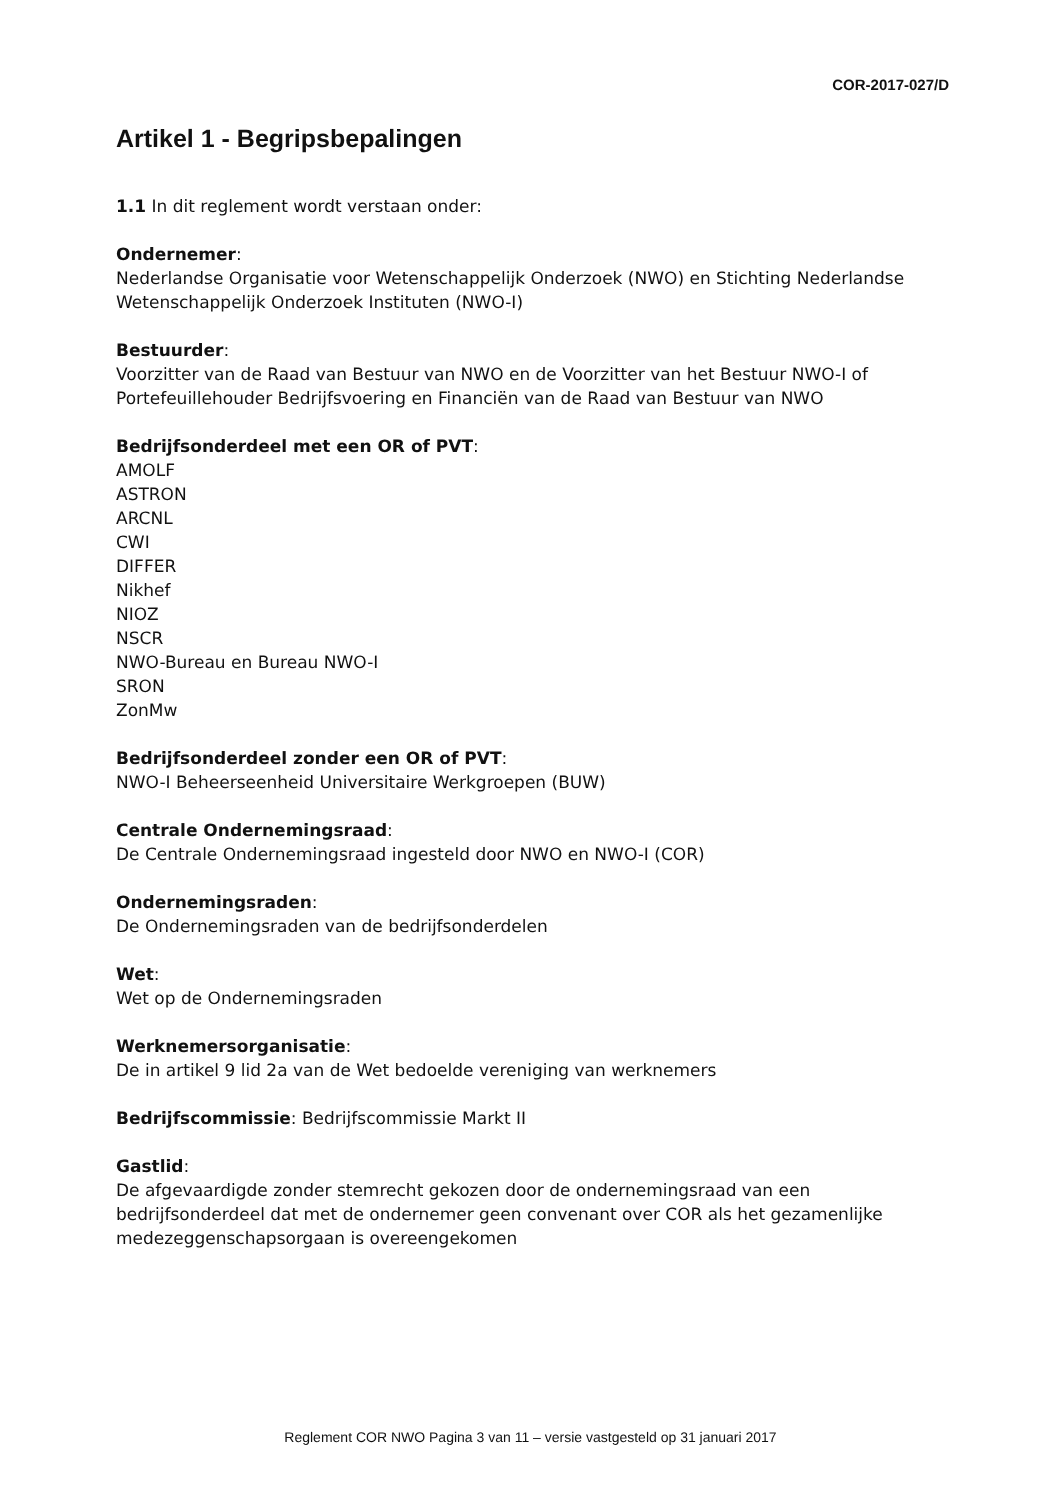COR-2017-027/D
Artikel 1 - Begripsbepalingen
1.1 In dit reglement wordt verstaan onder:
Ondernemer:
Nederlandse Organisatie voor Wetenschappelijk Onderzoek (NWO) en Stichting Nederlandse Wetenschappelijk Onderzoek Instituten (NWO-I)
Bestuurder:
Voorzitter van de Raad van Bestuur van NWO en de Voorzitter van het Bestuur NWO-I of Portefeuillehouder Bedrijfsvoering en Financiën van de Raad van Bestuur van NWO
Bedrijfsonderdeel met een OR of PVT:
AMOLF
ASTRON
ARCNL
CWI
DIFFER
Nikhef
NIOZ
NSCR
NWO-Bureau en Bureau NWO-I
SRON
ZonMw
Bedrijfsonderdeel zonder een OR of PVT:
NWO-I Beheerseenheid Universitaire Werkgroepen (BUW)
Centrale Ondernemingsraad:
De Centrale Ondernemingsraad ingesteld door NWO en NWO-I (COR)
Ondernemingsraden:
De Ondernemingsraden van de bedrijfsonderdelen
Wet:
Wet op de Ondernemingsraden
Werknemersorganisatie:
De in artikel 9 lid 2a van de Wet bedoelde vereniging van werknemers
Bedrijfscommissie: Bedrijfscommissie Markt II
Gastlid:
De afgevaardigde zonder stemrecht gekozen door de ondernemingsraad van een bedrijfsonderdeel dat met de ondernemer geen convenant over COR als het gezamenlijke medezeggenschapsorgaan is overeengekomen
Reglement COR NWO Pagina 3 van 11 – versie vastgesteld op 31 januari 2017